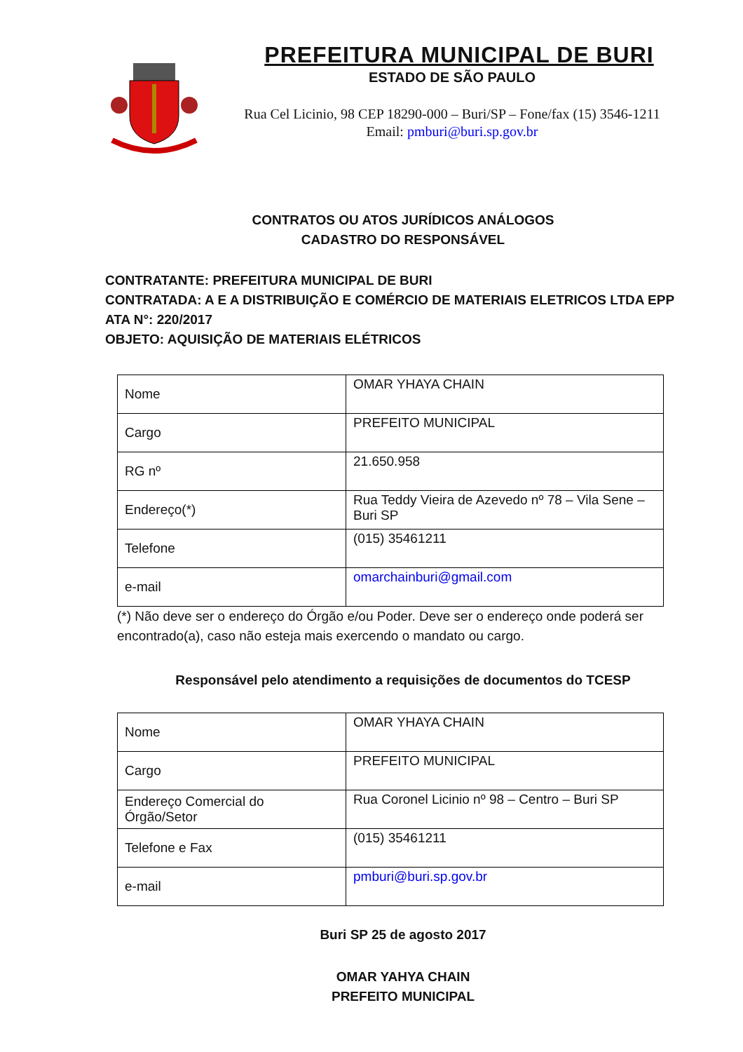PREFEITURA MUNICIPAL DE BURI
ESTADO DE SÃO PAULO
Rua Cel Licinio, 98 CEP 18290-000 – Buri/SP – Fone/fax (15) 3546-1211
Email: pmburi@buri.sp.gov.br
CONTRATOS OU ATOS JURÍDICOS ANÁLOGOS
CADASTRO DO RESPONSÁVEL
CONTRATANTE: PREFEITURA MUNICIPAL DE BURI
CONTRATADA: A E A DISTRIBUIÇÃO E COMÉRCIO DE MATERIAIS ELETRICOS LTDA EPP
ATA N°: 220/2017
OBJETO: AQUISIÇÃO DE MATERIAIS ELÉTRICOS
| Nome | OMAR YHAYA CHAIN |
| Cargo | PREFEITO MUNICIPAL |
| RG nº | 21.650.958 |
| Endereço(*) | Rua Teddy Vieira de Azevedo nº 78 – Vila Sene – Buri SP |
| Telefone | (015) 35461211 |
| e-mail | omarchainburi@gmail.com |
(*) Não deve ser o endereço do Órgão e/ou Poder. Deve ser o endereço onde poderá ser encontrado(a), caso não esteja mais exercendo o mandato ou cargo.
Responsável pelo atendimento a requisições de documentos do TCESP
| Nome | OMAR YHAYA CHAIN |
| Cargo | PREFEITO MUNICIPAL |
| Endereço Comercial do Órgão/Setor | Rua Coronel Licinio nº 98 – Centro – Buri SP |
| Telefone e Fax | (015) 35461211 |
| e-mail | pmburi@buri.sp.gov.br |
Buri SP 25 de agosto 2017
OMAR YAHYA CHAIN
PREFEITO MUNICIPAL